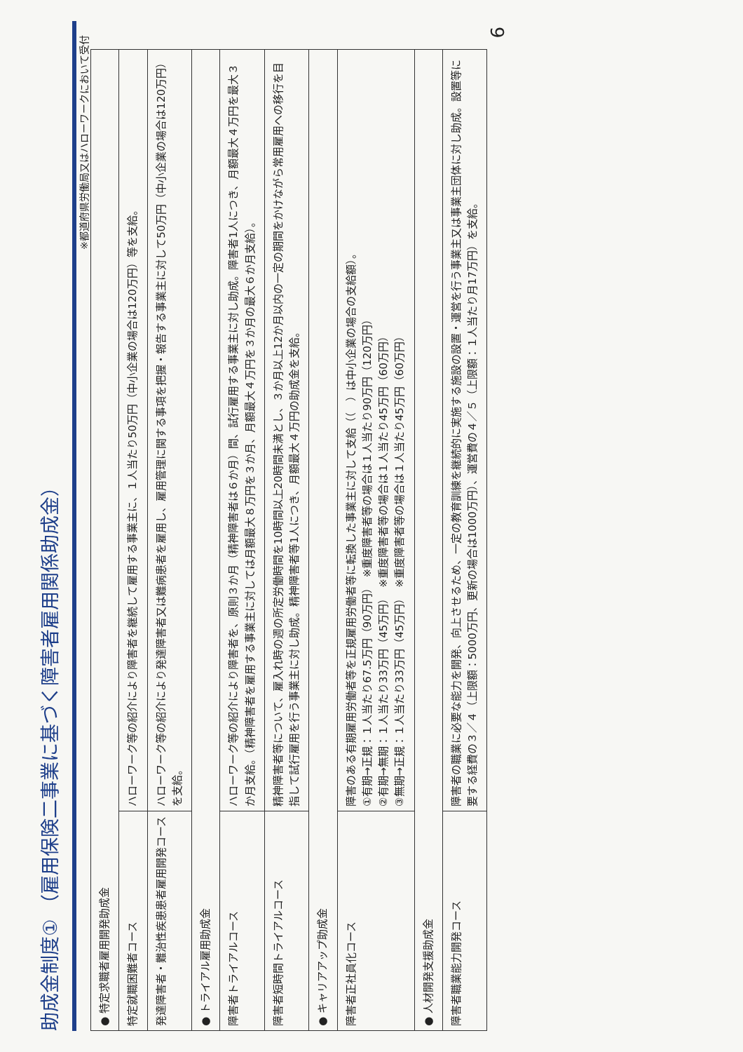助成金制度① （雇用保険二事業に基づく障害者雇用関係助成金）
※都道府県労働局又はハローワークにおいて受付
| ● 特定求職者雇用開発助成金 | |
| 特定就職困難者コース | ハローワーク等の紹介により障害者を継続して雇用する事業主に、１人当たり50万円（中小企業の場合は120万円）等を支給。 |
| 発達障害者・難治性疾患患者雇用開発コース | ハローワーク等の紹介により発達障害者又は難病患者を雇用し、雇用管理に関する事項を把握・報告する事業主に対して50万円（中小企業の場合は120万円）を支給。 |
| ● トライアル雇用助成金 | |
| 障害者トライアルコース | ハローワーク等の紹介により障害者を、原則３か月（精神障害者は６か月）間、試行雇用する事業主に対し助成。障害者1人につき、月額最大４万円を最大３か月支給。（精神障害者を雇用する事業主に対しては月額最大８万円を３か月、月額最大４万円を３か月の最大６か月支給）。 |
| 障害者短時間トライアルコース | 精神障害者等について、雇入れ時の週の所定労働時間を10時間以上20時間未満とし、３か月以上12か月以内の一定の期間をかけながら常用雇用への移行を目指して試行雇用を行う事業主に対し助成。精神障害者等1人につき、月額最大４万円の助成金を支給。 |
| ● キャリアアップ助成金 | |
| 障害者正社員化コース | 障害のある有期雇用労働者等を正規雇用労働者等に転換した事業主に対して支給（（ ）は中小企業の場合の支給額）。 ①有期→正規：１人当たり67.5万円（90万円） ※重度障害者等の場合は１人当たり90万円（120万円） ②有期→無期：１人当たり33万円（45万円） ※重度障害者等の場合は１人当たり45万円（60万円） ③無期→正規：１人当たり33万円（45万円） ※重度障害者等の場合は１人当たり45万円（60万円） |
| ● 人材開発支援助成金 | |
| 障害者職業能力開発コース | 障害者の職業に必要な能力を開発、向上させるため、一定の教育訓練を継続的に実施する施設の設置・運営を行う事業主又は事業主団体に対し助成。設置等に要する経費の３／４（上限額：5000万円、更新の場合は1000万円）、運営費の４／５（上限額：１人当たり月17万円）を支給。 |
6